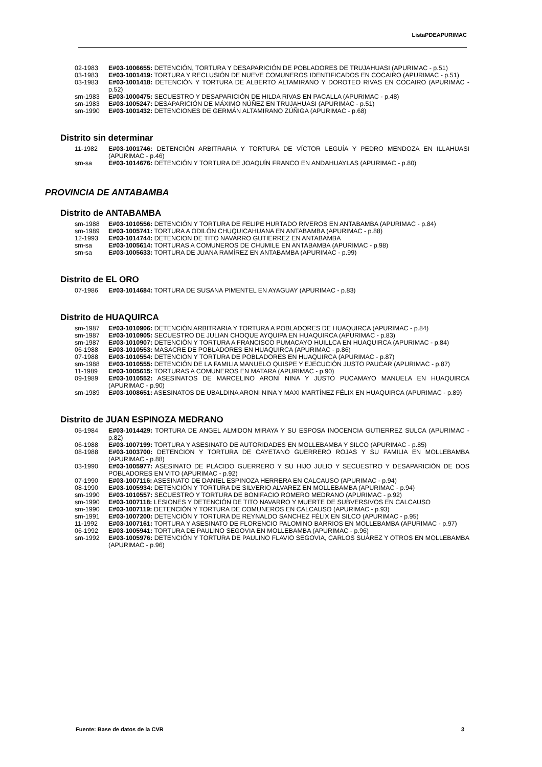ListaPDEAPURIMAC
02-1983 E#03-1006655: DETENCIÓN, TORTURA Y DESAPARICIÓN DE POBLADORES DE TRUJAHUASI (APURIMAC - p.51)
03-1983 E#03-1001419: TORTURA Y RECLUSIÓN DE NUEVE COMUNEROS IDENTIFICADOS EN COCAIRO (APURIMAC - p.51)
03-1983 E#03-1001418: DETENCIÓN Y TORTURA DE ALBERTO ALTAMIRANO Y DOROTEO RIVAS EN COCAIRO (APURIMAC - p.52)
sm-1983 E#03-1000475: SECUESTRO Y DESAPARICIÓN DE HILDA RIVAS EN PACALLA (APURIMAC - p.48)
sm-1983 E#03-1005247: DESAPARICIÓN DE MÁXIMO NÚÑEZ EN TRUJAHUASI (APURIMAC - p.51)
sm-1990 E#03-1001432: DETENCIONES DE GERMÁN ALTAMIRANO ZÚÑIGA (APURIMAC - p.68)
Distrito sin determinar
11-1982 E#03-1001746: DETENCIÓN ARBITRARIA Y TORTURA DE VÍCTOR LEGUÍA Y PEDRO MENDOZA EN ILLAHUASI (APURIMAC - p.46)
sm-sa E#03-1014676: DETENCIÓN Y TORTURA DE JOAQUÍN FRANCO EN ANDAHUAYLAS (APURIMAC - p.80)
PROVINCIA DE ANTABAMBA
Distrito de ANTABAMBA
sm-1988 E#03-1010556: DETENCIÓN Y TORTURA DE FELIPE HURTADO RIVEROS EN ANTABAMBA (APURIMAC - p.84)
sm-1989 E#03-1005741: TORTURA A ODILÓN CHUQUICAHUANA EN ANTABAMBA (APURIMAC - p.88)
12-1993 E#03-1014744: DETENCION DE TITO NAVARRO GUTIERREZ EN ANTABAMBA
sm-sa E#03-1005614: TORTURAS A COMUNEROS DE CHUMILE EN ANTABAMBA (APURIMAC - p.98)
sm-sa E#03-1005633: TORTURA DE JUANA RAMÍREZ EN ANTABAMBA (APURIMAC - p.99)
Distrito de EL ORO
07-1986 E#03-1014684: TORTURA DE SUSANA PIMENTEL EN AYAGUAY (APURIMAC - p.83)
Distrito de HUAQUIRCA
sm-1987 E#03-1010906: DETENCIÓN ARBITRARIA Y TORTURA A POBLADORES DE HUAQUIRCA (APURIMAC - p.84)
sm-1987 E#03-1010905: SECUESTRO DE JULIAN CHOQUE AYQUIPA EN HUAQUIRCA (APURIMAC - p.83)
sm-1987 E#03-1010907: DETENCIÓN Y TORTURA A FRANCISCO PUMACAYO HUILLCA EN HUAQUIRCA (APURIMAC - p.84)
06-1988 E#03-1010553: MASACRE DE POBLADORES EN HUAQUIRCA (APURIMAC - p.86)
07-1988 E#03-1010554: DETENCION Y TORTURA DE POBLADORES EN HUAQUIRCA (APURIMAC - p.87)
sm-1988 E#03-1010555: DETENCIÓN DE LA FAMILIA MANUELO QUISPE Y EJECUCIÓN JUSTO PAUCAR (APURIMAC - p.87)
11-1989 E#03-1005615: TORTURAS A COMUNEROS EN MATARA (APURIMAC - p.90)
09-1989 E#03-1010552: ASESINATOS DE MARCELINO ARONI NINA Y JUSTO PUCAMAYO MANUELA EN HUAQUIRCA (APURIMAC - p.90)
sm-1989 E#03-1008651: ASESINATOS DE UBALDINA ARONI NINA Y MAXI MARTÍNEZ FÉLIX EN HUAQUIRCA (APURIMAC - p.89)
Distrito de JUAN ESPINOZA MEDRANO
05-1984 E#03-1014429: TORTURA DE ANGEL ALMIDON MIRAYA Y SU ESPOSA INOCENCIA GUTIERREZ SULCA (APURIMAC - p.82)
06-1988 E#03-1007199: TORTURA Y ASESINATO DE AUTORIDADES EN MOLLEBAMBA Y SILCO (APURIMAC - p.85)
08-1988 E#03-1003700: DETENCION Y TORTURA DE CAYETANO GUERRERO ROJAS Y SU FAMILIA EN MOLLEBAMBA (APURIMAC - p.88)
03-1990 E#03-1005977: ASESINATO DE PLÁCIDO GUERRERO Y SU HIJO JULIO Y SECUESTRO Y DESAPARICIÓN DE DOS POBLADORES EN VITO (APURIMAC - p.92)
07-1990 E#03-1007116: ASESINATO DE DANIEL ESPINOZA HERRERA EN CALCAUSO (APURIMAC - p.94)
08-1990 E#03-1005934: DETENCIÓN Y TORTURA DE SILVERIO ALVAREZ EN MOLLEBAMBA (APURIMAC - p.94)
sm-1990 E#03-1010557: SECUESTRO Y TORTURA DE BONIFACIO ROMERO MEDRANO (APURIMAC - p.92)
sm-1990 E#03-1007118: LESIONES Y DETENCIÓN DE TITO NAVARRO Y MUERTE DE SUBVERSIVOS EN CALCAUSO
sm-1990 E#03-1007119: DETENCIÓN Y TORTURA DE COMUNEROS EN CALCAUSO (APURIMAC - p.93)
sm-1991 E#03-1007200: DETENCIÓN Y TORTURA DE REYNALDO SANCHEZ FÉLIX EN SILCO (APURIMAC - p.95)
11-1992 E#03-1007161: TORTURA Y ASESINATO DE FLORENCIO PALOMINO BARRIOS EN MOLLEBAMBA (APURIMAC - p.97)
06-1992 E#03-1005941: TORTURA DE PAULINO SEGOVIA EN MOLLEBAMBA (APURIMAC - p.96)
sm-1992 E#03-1005976: DETENCIÓN Y TORTURA DE PAULINO FLAVIO SEGOVIA, CARLOS SUÁREZ Y OTROS EN MOLLEBAMBA (APURIMAC - p.96)
Fuente: Base de datos de la CVR 3